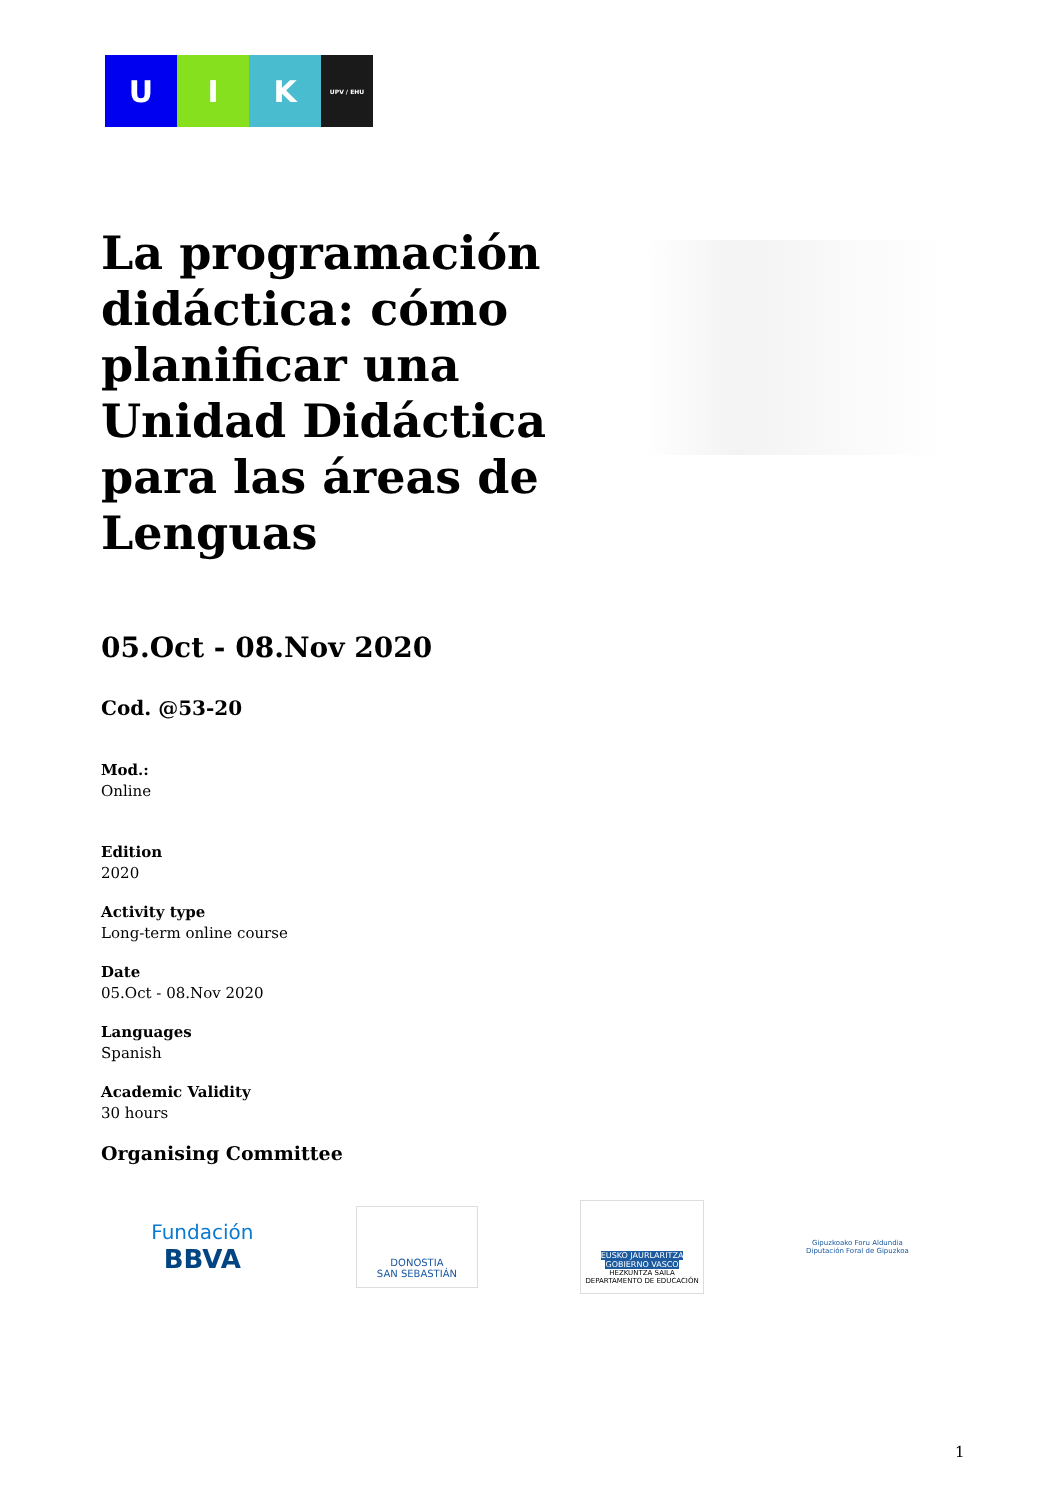U I K
UPV / EHU
La programación didáctica: cómo planificar una Unidad Didáctica para las áreas de Lenguas
05.Oct - 08.Nov 2020
Cod. @53-20
Mod.:
Online
Edition
2020
Activity type
Long-term online course
Date
05.Oct - 08.Nov 2020
Languages
Spanish
Academic Validity
30 hours
Organising Committee
Fundación
BBVA
DONOSTIA
SAN SEBASTIÁN
EUSKO JAURLARITZA
GOBIERNO VASCO
HEZKUNTZA SAILA
DEPARTAMENTO DE EDUCACIÓN
Gipuzkoako Foru Aldundia
Diputación Foral de Gipuzkoa
1